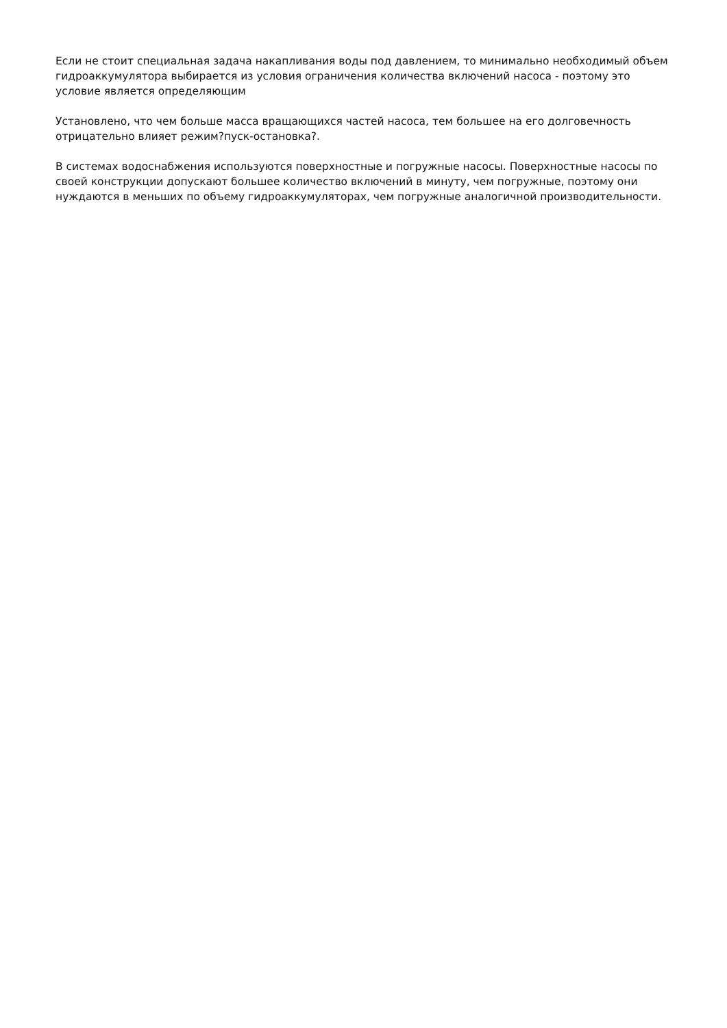Если не стоит специальная задача накапливания воды под давлением, то минимально необходимый объем гидроаккумулятора выбирается из условия ограничения количества включений насоса - поэтому это условие является определяющим
Установлено, что чем больше масса вращающихся частей насоса, тем большее на его долговечность отрицательно влияет режим?пуск-остановка?.
В системах водоснабжения используются поверхностные и погружные насосы. Поверхностные насосы по своей конструкции допускают большее количество включений в минуту, чем погружные, поэтому они нуждаются в меньших по объему гидроаккумуляторах, чем погружные аналогичной производительности.